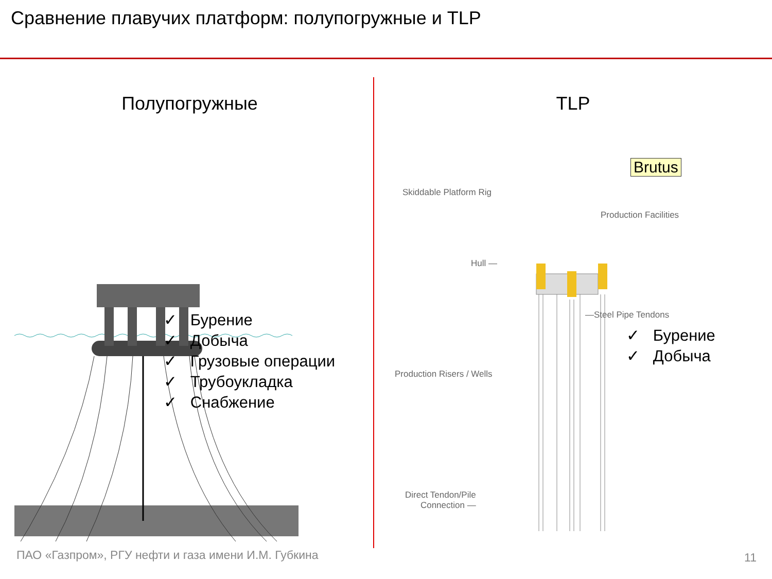Сравнение плавучих платформ: полупогружные и TLP
Полупогружные
✓ Бурение
✓ Добыча
✓ Грузовые операции
✓ Трубоукладка
✓ Снабжение
TLP
Brutus
Skiddable Platform Rig
Production Facilities
Hull —
—Steel Pipe Tendons
Production Risers / Wells
Direct Tendon/Pile
Connection —
✓ Бурение
✓ Добыча
ПАО «Газпром», РГУ нефти и газа имени И.М. Губкина
11